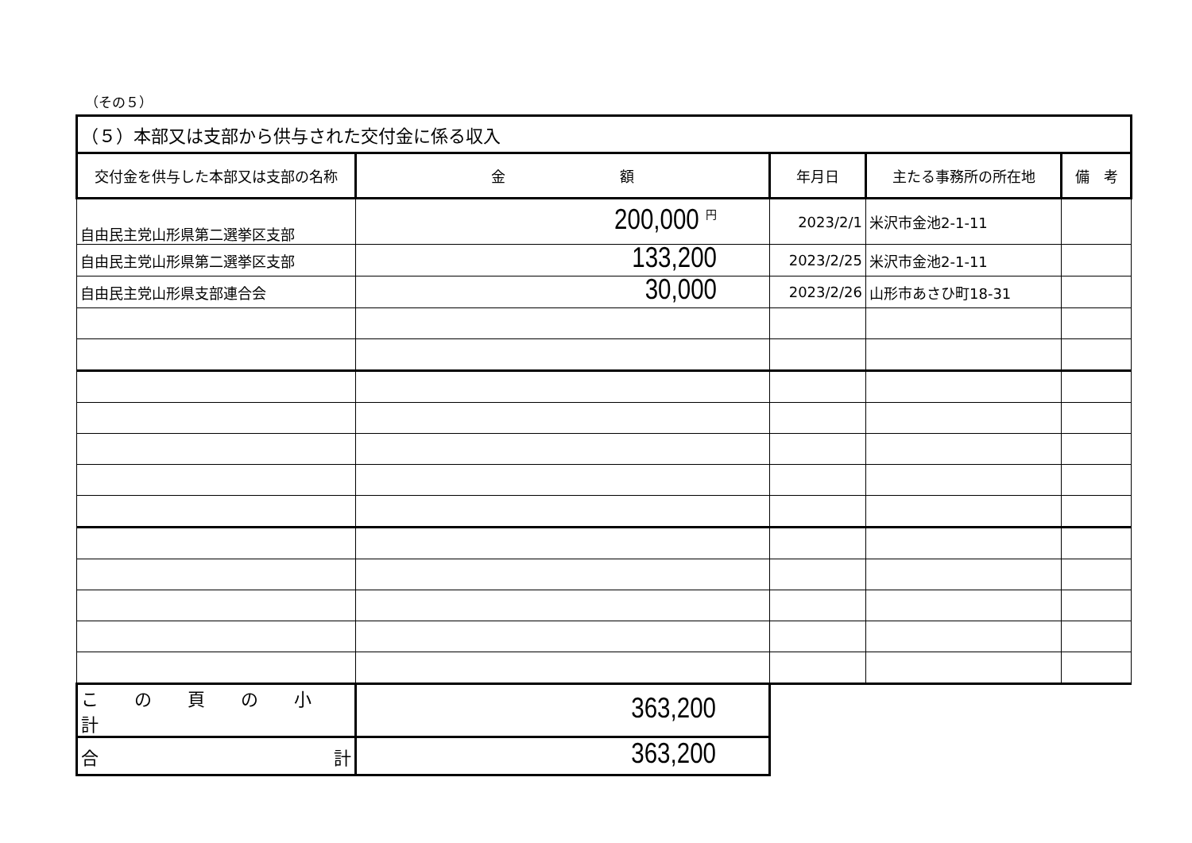（その５）
| （５）本部又は支部から供与された交付金に係る収入 | | | | |
| 交付金を供与した本部又は支部の名称 | 金 額 | 年月日 | 主たる事務所の所在地 | 備 考 |
| 自由民主党山形県第二選挙区支部 | 200,000 <sup>円</sup> | 2023/2/1 | 米沢市金池2-1-11 | |
| 自由民主党山形県第二選挙区支部 | 133,200 | 2023/2/25 | 米沢市金池2-1-11 | |
| 自由民主党山形県支部連合会 | 30,000 | 2023/2/26 | 山形市あさひ町18-31 | |
| こ の 頁 の 小 計 | 363,200 | | | |
| 合 計 | 363,200 | | | |